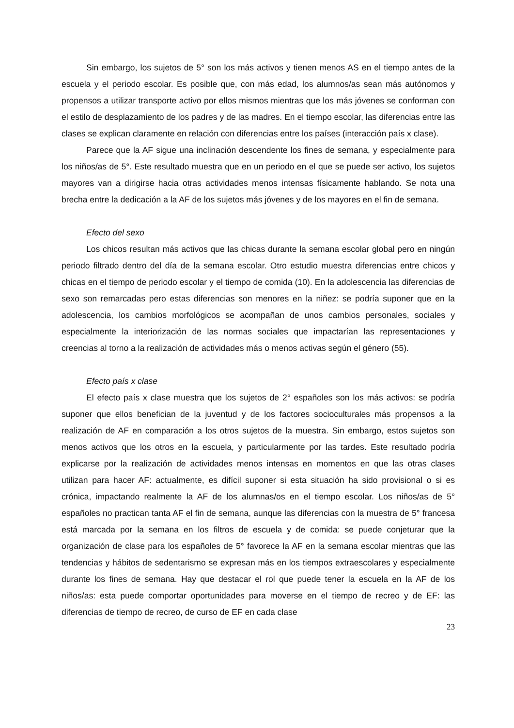Sin embargo, los sujetos de 5° son los más activos y tienen menos AS en el tiempo antes de la escuela y el periodo escolar. Es posible que, con más edad, los alumnos/as sean más autónomos y propensos a utilizar transporte activo por ellos mismos mientras que los más jóvenes se conforman con el estilo de desplazamiento de los padres y de las madres. En el tiempo escolar, las diferencias entre las clases se explican claramente en relación con diferencias entre los países (interacción país x clase).
Parece que la AF sigue una inclinación descendente los fines de semana, y especialmente para los niños/as de 5°. Este resultado muestra que en un periodo en el que se puede ser activo, los sujetos mayores van a dirigirse hacia otras actividades menos intensas físicamente hablando. Se nota una brecha entre la dedicación a la AF de los sujetos más jóvenes y de los mayores en el fin de semana.
Efecto del sexo
Los chicos resultan más activos que las chicas durante la semana escolar global pero en ningún periodo filtrado dentro del día de la semana escolar. Otro estudio muestra diferencias entre chicos y chicas en el tiempo de periodo escolar y el tiempo de comida (10). En la adolescencia las diferencias de sexo son remarcadas pero estas diferencias son menores en la niñez: se podría suponer que en la adolescencia, los cambios morfológicos se acompañan de unos cambios personales, sociales y especialmente la interiorización de las normas sociales que impactarían las representaciones y creencias al torno a la realización de actividades más o menos activas según el género (55).
Efecto país x clase
El efecto país x clase muestra que los sujetos de 2° españoles son los más activos: se podría suponer que ellos benefician de la juventud y de los factores socioculturales más propensos a la realización de AF en comparación a los otros sujetos de la muestra. Sin embargo, estos sujetos son menos activos que los otros en la escuela, y particularmente por las tardes. Este resultado podría explicarse por la realización de actividades menos intensas en momentos en que las otras clases utilizan para hacer AF: actualmente, es difícil suponer si esta situación ha sido provisional o si es crónica, impactando realmente la AF de los alumnas/os en el tiempo escolar. Los niños/as de 5° españoles no practican tanta AF el fin de semana, aunque las diferencias con la muestra de 5° francesa está marcada por la semana en los filtros de escuela y de comida: se puede conjeturar que la organización de clase para los españoles de 5° favorece la AF en la semana escolar mientras que las tendencias y hábitos de sedentarismo se expresan más en los tiempos extraescolares y especialmente durante los fines de semana. Hay que destacar el rol que puede tener la escuela en la AF de los niños/as: esta puede comportar oportunidades para moverse en el tiempo de recreo y de EF: las diferencias de tiempo de recreo, de curso de EF en cada clase
23